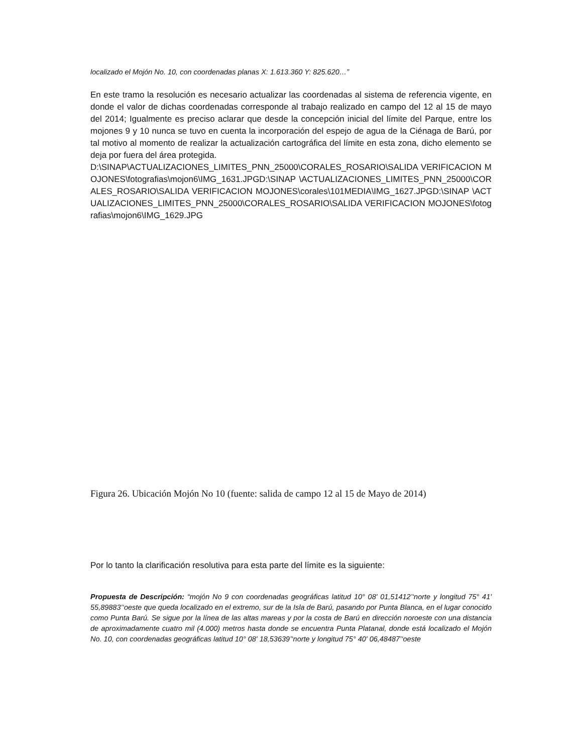localizado el Mojón No. 10, con coordenadas planas X: 1.613.360 Y: 825.620…”
En este tramo la resolución es necesario actualizar las coordenadas al sistema de referencia vigente, en donde el valor de dichas coordenadas corresponde al trabajo realizado en campo del 12 al 15 de mayo del 2014; Igualmente es preciso aclarar que desde la concepción inicial del límite del Parque, entre los mojones 9 y 10 nunca se tuvo en cuenta la incorporación del espejo de agua de la Ciénaga de Barú, por tal motivo al momento de realizar la actualización cartográfica del límite en esta zona, dicho elemento se deja por fuera del área protegida.
D:\SINAP\ACTUALIZACIONES_LIMITES_PNN_25000\CORALES_ROSARIO\SALIDA VERIFICACION MOJONES\fotografias\mojon6\IMG_1631.JPGD:\SINAP \ACTUALIZACIONES_LIMITES_PNN_25000\CORALES_ROSARIO\SALIDA VERIFICACION MOJONES\corales\101MEDIA\IMG_1627.JPGD:\SINAP \ACTUALIZACIONES_LIMITES_PNN_25000\CORALES_ROSARIO\SALIDA VERIFICACION MOJONES\fotografias\mojon6\IMG_1629.JPG
Figura 26. Ubicación Mojón No 10 (fuente: salida de campo 12 al 15 de Mayo de 2014)
Por lo tanto la clarificación resolutiva para esta parte del límite es la siguiente:
Propuesta de Descripción: “mojón No 9 con coordenadas geográficas latitud 10° 08' 01,51412’‘norte y longitud 75° 41' 55,89883’‘oeste que queda localizado en el extremo, sur de la Isla de Barú, pasando por Punta Blanca, en el lugar conocido como Punta Barú. Se sigue por la línea de las altas mareas y por la costa de Barú en dirección noroeste con una distancia de aproximadamente cuatro mil (4.000) metros hasta donde se encuentra Punta Platanal, donde está localizado el Mojón No. 10, con coordenadas geográficas latitud 10° 08' 18,53639’‘norte y longitud 75° 40' 06,48487’‘oeste